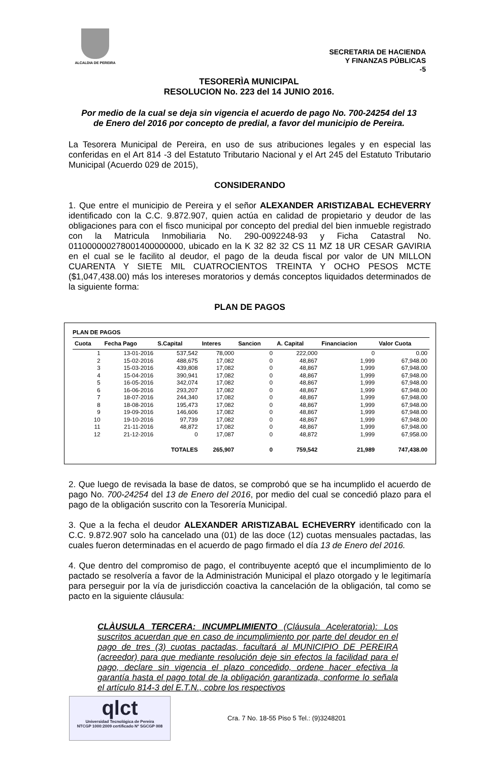ALCALDIA DE PEREIRA
SECRETARIA DE HACIENDA
Y FINANZAS PÚBLICAS
-5
TESORERÌA MUNICIPAL
RESOLUCION No. 223 del 14 JUNIO 2016.
Por medio de la cual se deja sin vigencia el acuerdo de pago No. 700-24254 del 13 de Enero del 2016 por concepto de predial, a favor del municipio de Pereira.
La Tesorera Municipal de Pereira, en uso de sus atribuciones legales y en especial las conferidas en el Art 814 -3 del Estatuto Tributario Nacional y el Art 245 del Estatuto Tributario Municipal (Acuerdo 029 de 2015),
CONSIDERANDO
1. Que entre el municipio de Pereira y el señor ALEXANDER ARISTIZABAL ECHEVERRY identificado con la C.C. 9.872.907, quien actúa en calidad de propietario y deudor de las obligaciones para con el fisco municipal por concepto del predial del bien inmueble registrado con la Matricula Inmobiliaria No. 290-0092248-93 y Ficha Catastral No. 011000000278001400000000, ubicado en la K 32 82 32 CS 11 MZ 18 UR CESAR GAVIRIA en el cual se le facilito al deudor, el pago de la deuda fiscal por valor de UN MILLON CUARENTA Y SIETE MIL CUATROCIENTOS TREINTA Y OCHO PESOS MCTE ($1,047,438.00) más los intereses moratorios y demás conceptos liquidados determinados de la siguiente forma:
PLAN DE PAGOS
PLAN DE PAGOS
| Cuota | Fecha Pago | S.Capital | Interes | Sancion | A. Capital | Financiacion | Valor Cuota |
| --- | --- | --- | --- | --- | --- | --- | --- |
| 1 | 13-01-2016 | 537,542 | 78,000 | 0 | 222,000 | 0 | 0.00 |
| 2 | 15-02-2016 | 488,675 | 17,082 | 0 | 48,867 | 1,999 | 67,948.00 |
| 3 | 15-03-2016 | 439,808 | 17,082 | 0 | 48,867 | 1,999 | 67,948.00 |
| 4 | 15-04-2016 | 390,941 | 17,082 | 0 | 48,867 | 1,999 | 67,948.00 |
| 5 | 16-05-2016 | 342,074 | 17,082 | 0 | 48,867 | 1,999 | 67,948.00 |
| 6 | 16-06-2016 | 293,207 | 17,082 | 0 | 48,867 | 1,999 | 67,948.00 |
| 7 | 18-07-2016 | 244,340 | 17,082 | 0 | 48,867 | 1,999 | 67,948.00 |
| 8 | 18-08-2016 | 195,473 | 17,082 | 0 | 48,867 | 1,999 | 67,948.00 |
| 9 | 19-09-2016 | 146,606 | 17,082 | 0 | 48,867 | 1,999 | 67,948.00 |
| 10 | 19-10-2016 | 97,739 | 17,082 | 0 | 48,867 | 1,999 | 67,948.00 |
| 11 | 21-11-2016 | 48,872 | 17,082 | 0 | 48,867 | 1,999 | 67,948.00 |
| 12 | 21-12-2016 | 0 | 17,087 | 0 | 48,872 | 1,999 | 67,958.00 |
| | | TOTALES | 265,907 | 0 | 759,542 | 21,989 | 747,438.00 |
2. Que luego de revisada la base de datos, se comprobó que se ha incumplido el acuerdo de pago No. 700-24254 del 13 de Enero del 2016, por medio del cual se concedió plazo para el pago de la obligación suscrito con la Tesorería Municipal.
3. Que a la fecha el deudor ALEXANDER ARISTIZABAL ECHEVERRY identificado con la C.C. 9.872.907 solo ha cancelado una (01) de las doce (12) cuotas mensuales pactadas, las cuales fueron determinadas en el acuerdo de pago firmado el día 13 de Enero del 2016.
4. Que dentro del compromiso de pago, el contribuyente aceptó que el incumplimiento de lo pactado se resolvería a favor de la Administración Municipal el plazo otorgado y le legitimaría para perseguir por la vía de jurisdicción coactiva la cancelación de la obligación, tal como se pacto en la siguiente cláusula:
CLÀUSULA TERCERA: INCUMPLIMIENTO (Cláusula Aceleratoria): Los suscritos acuerdan que en caso de incumplimiento por parte del deudor en el pago de tres (3) cuotas pactadas, facultará al MUNICIPIO DE PEREIRA (acreedor) para que mediante resolución deje sin efectos la facilidad para el pago, declare sin vigencia el plazo concedido, ordene hacer efectiva la garantía hasta el pago total de la obligación garantizada, conforme lo señala el artículo 814-3 del E.T.N., cobre los respectivos
qlct
Universidad Tecnológica de Pereira
NTCGP 1000:2009 certificado Nº SGCGP 008
Cra. 7 No. 18-55 Piso 5 Tel.: (9)3248201